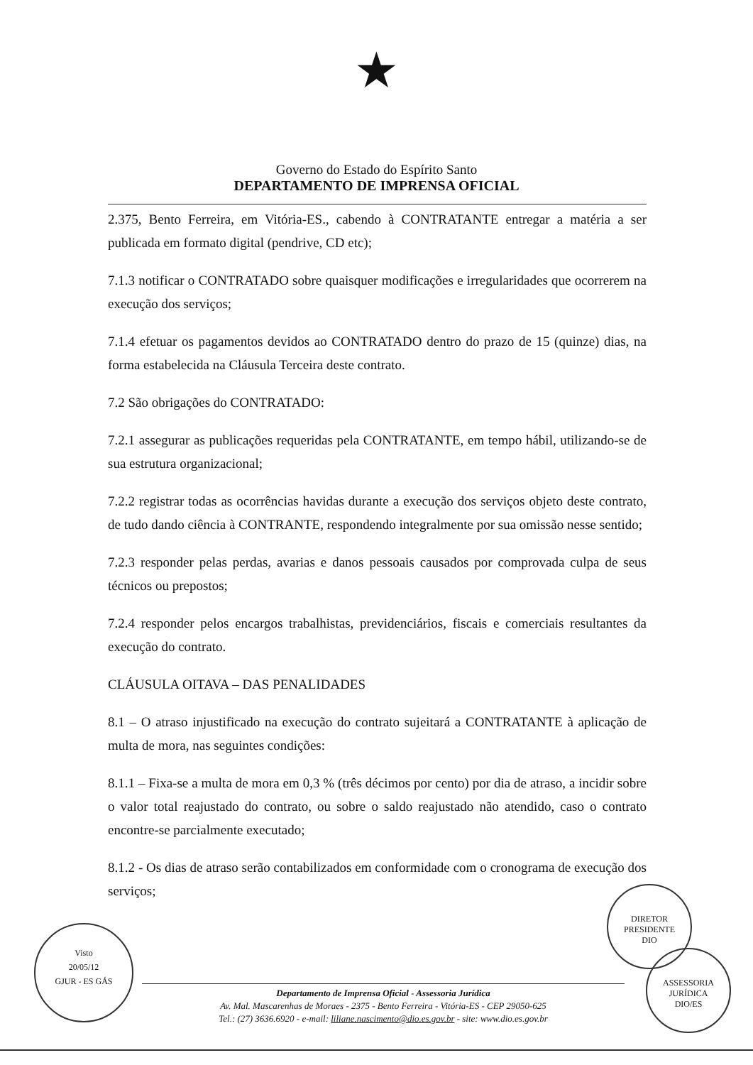★
Governo do Estado do Espírito Santo
DEPARTAMENTO DE IMPRENSA OFICIAL
2.375, Bento Ferreira, em Vitória-ES., cabendo à CONTRATANTE entregar a matéria a ser publicada em formato digital (pendrive, CD etc);
7.1.3 notificar o CONTRATADO sobre quaisquer modificações e irregularidades que ocorrerem na execução dos serviços;
7.1.4 efetuar os pagamentos devidos ao CONTRATADO dentro do prazo de 15 (quinze) dias, na forma estabelecida na Cláusula Terceira deste contrato.
7.2 São obrigações do CONTRATADO:
7.2.1 assegurar as publicações requeridas pela CONTRATANTE, em tempo hábil, utilizando-se de sua estrutura organizacional;
7.2.2 registrar todas as ocorrências havidas durante a execução dos serviços objeto deste contrato, de tudo dando ciência à CONTRANTE, respondendo integralmente por sua omissão nesse sentido;
7.2.3 responder pelas perdas, avarias e danos pessoais causados por comprovada culpa de seus técnicos ou prepostos;
7.2.4 responder pelos encargos trabalhistas, previdenciários, fiscais e comerciais resultantes da execução do contrato.
CLÁUSULA OITAVA – DAS PENALIDADES
8.1 – O atraso injustificado na execução do contrato sujeitará a CONTRATANTE à aplicação de multa de mora, nas seguintes condições:
8.1.1 – Fixa-se a multa de mora em 0,3 % (três décimos por cento) por dia de atraso, a incidir sobre o valor total reajustado do contrato, ou sobre o saldo reajustado não atendido, caso o contrato encontre-se parcialmente executado;
8.1.2 - Os dias de atraso serão contabilizados em conformidade com o cronograma de execução dos serviços;
Departamento de Imprensa Oficial - Assessoria Jurídica
Av. Mal. Mascarenhas de Moraes - 2375 - Bento Ferreira - Vitória-ES - CEP 29050-625
Tel.: (27) 3636.6920 - e-mail: liliane.nascimento@dio.es.gov.br - site: www.dio.es.gov.br
Visto
20/05/12
GJUR - ES GÁS
DIRETOR PRESIDENTE
DIO
ASSESSORIA JURÍDICA
DIO/ES